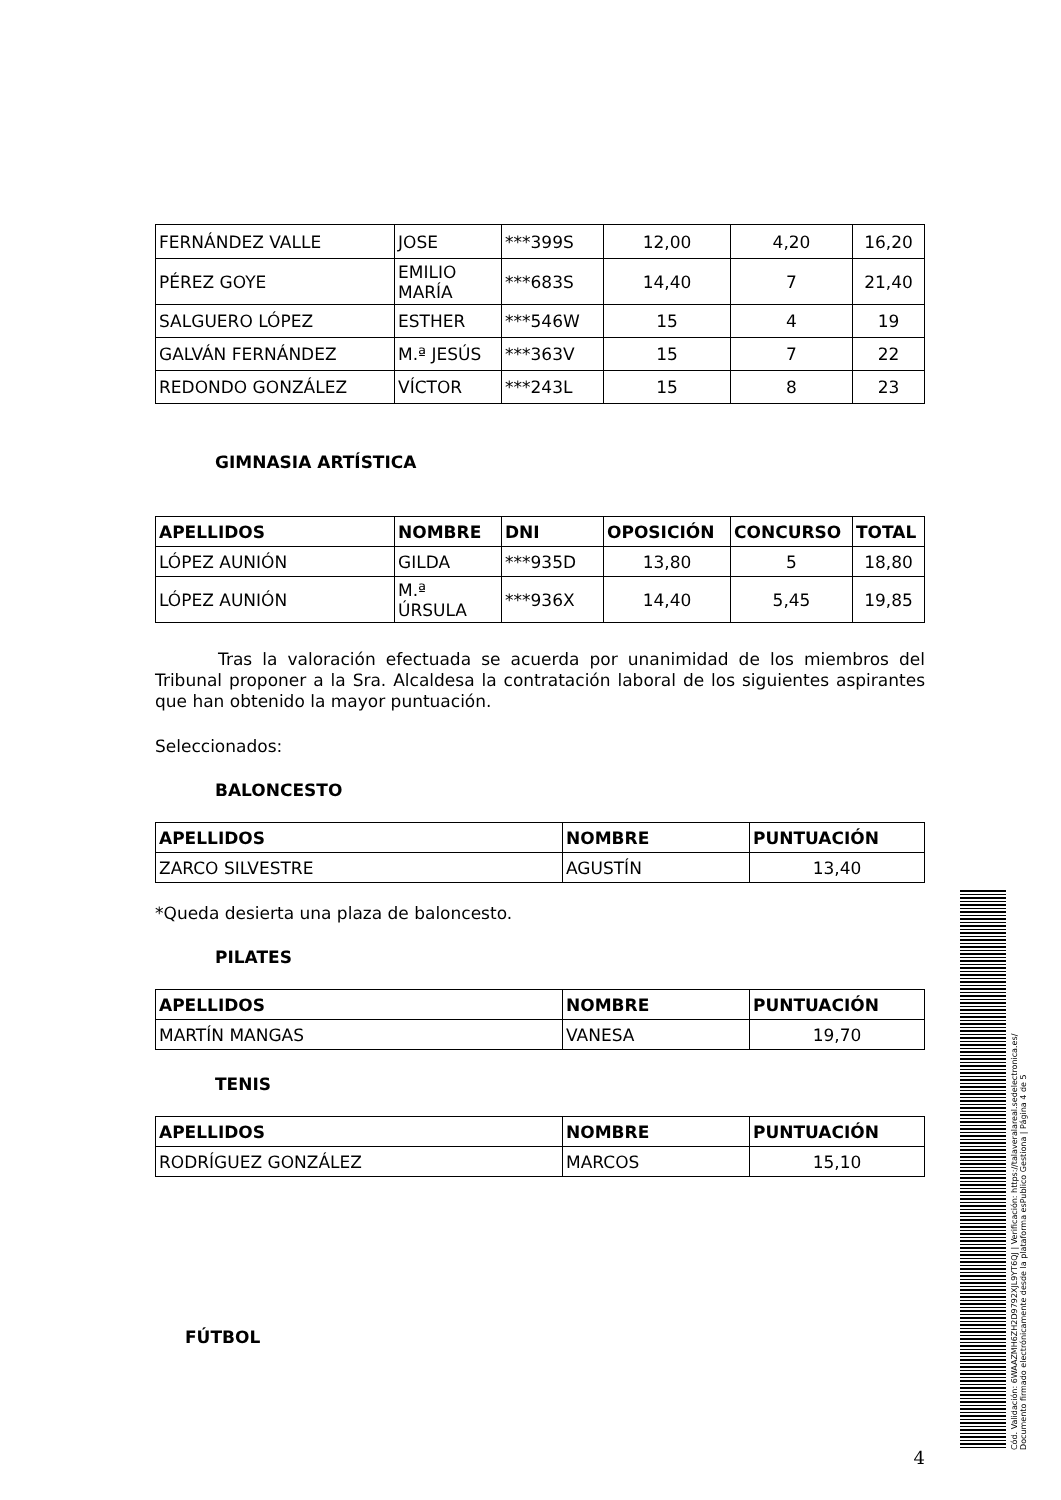| FERNÁNDEZ VALLE | JOSE | ***399S | 12,00 | 4,20 | 16,20 |
| PÉREZ GOYE | EMILIO MARÍA | ***683S | 14,40 | 7 | 21,40 |
| SALGUERO LÓPEZ | ESTHER | ***546W | 15 | 4 | 19 |
| GALVÁN FERNÁNDEZ | M.ª JESÚS | ***363V | 15 | 7 | 22 |
| REDONDO GONZÁLEZ | VÍCTOR | ***243L | 15 | 8 | 23 |
GIMNASIA ARTÍSTICA
| APELLIDOS | NOMBRE | DNI | OPOSICIÓN | CONCURSO | TOTAL |
| --- | --- | --- | --- | --- | --- |
| LÓPEZ AUNIÓN | GILDA | ***935D | 13,80 | 5 | 18,80 |
| LÓPEZ AUNIÓN | M.ª ÚRSULA | ***936X | 14,40 | 5,45 | 19,85 |
Tras la valoración efectuada se acuerda por unanimidad de los miembros del Tribunal proponer a la Sra. Alcaldesa la contratación laboral de los siguientes aspirantes que han obtenido la mayor puntuación.
Seleccionados:
BALONCESTO
| APELLIDOS | NOMBRE | PUNTUACIÓN |
| --- | --- | --- |
| ZARCO SILVESTRE | AGUSTÍN | 13,40 |
*Queda desierta una plaza de baloncesto.
PILATES
| APELLIDOS | NOMBRE | PUNTUACIÓN |
| --- | --- | --- |
| MARTÍN MANGAS | VANESA | 19,70 |
TENIS
| APELLIDOS | NOMBRE | PUNTUACIÓN |
| --- | --- | --- |
| RODRÍGUEZ GONZÁLEZ | MARCOS | 15,10 |
FÚTBOL
4
Cód. Validación: 6WAAZMH6ZH2D9792XJL9YT6QJ | Verificación: https://talaveralareal.sedelectronica.es/
Documento firmado electrónicamente desde la plataforma esPublico Gestiona | Página 4 de 5